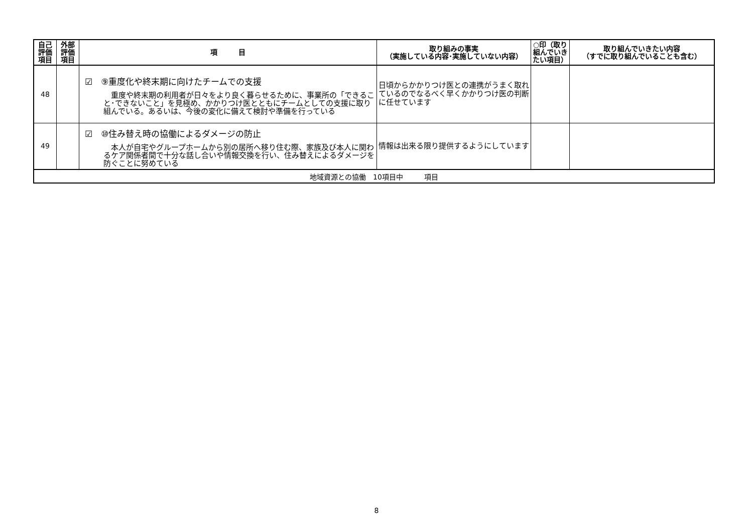| 自己 評価 項目 | 外部 評価 項目 | 項 目 | 取り組みの事実 （実施している内容･実施していない内容） | ○印（取り組んでいきたい項目） | 取り組んでいきたい内容 （すでに取り組んでいることも含む） |
| --- | --- | --- | --- | --- | --- |
| 48 | | ☑ ⑨重度化や終末期に向けたチームでの支援 重度や終末期の利用者が日々をより良く暮らせるために、事業所の「できること･できないこと」を見極め、かかりつけ医とともにチームとしての支援に取り組んでいる。あるいは、今後の変化に備えて検討や準備を行っている | 日頃からかかりつけ医との連携がうまく取れているのでなるべく早くかかりつけ医の判断に任せています | | |
| 49 | | ☑ ⑩住み替え時の協働によるダメージの防止 本人が自宅やグループホームから別の居所へ移り住む際、家族及び本人に関わるケア関係者間で十分な話し合いや情報交換を行い、住み替えによるダメージを防ぐことに努めている | 情報は出来る限り提供するようにしています | | |
| 地域資源との協働 10項目中 項目 | | | | | |
8